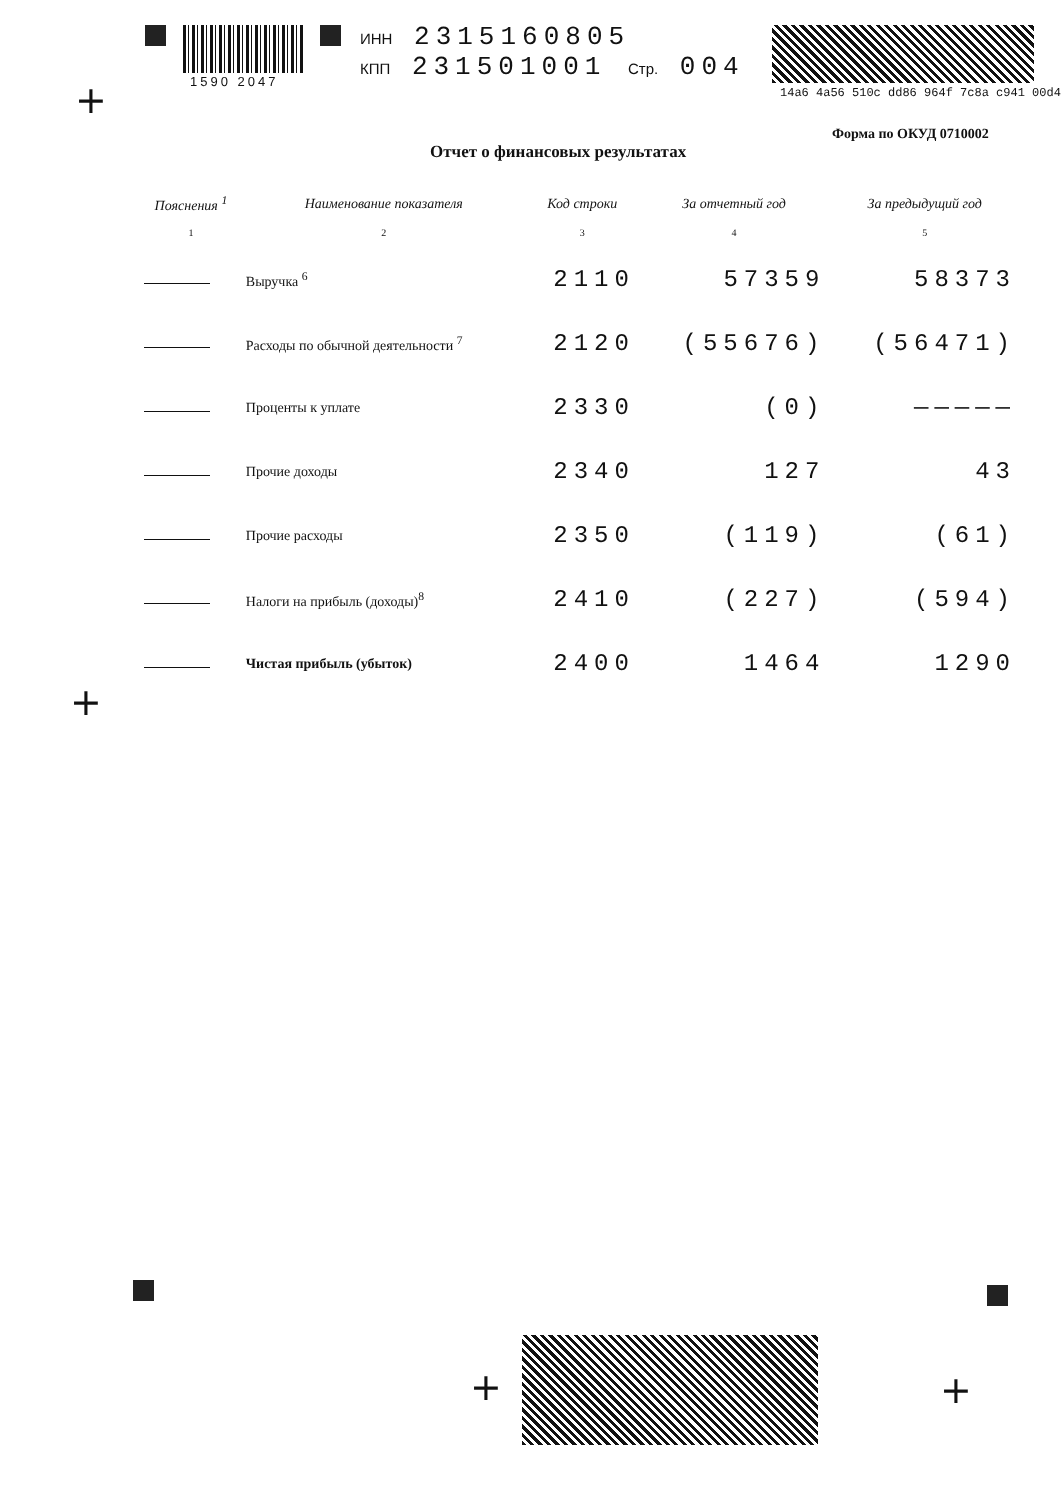1590 2047
ИНН 2315160805
КПП 231501001 Стр. 004
14a6 4a56 510c dd86 964f 7c8a c941 00d4
+
Форма по ОКУД 0710002
Отчет о финансовых результатах
| Пояснения <sup>1</sup> | Наименование показателя | Код строки | За отчетный год | За предыдущий год |
| --- | --- | --- | --- | --- |
| 1 | 2 | 3 | 4 | 5 |
| | Выручка <sup>6</sup> | 2110 | 57359 | 58373 |
| | Расходы по обычной деятельности <sup>7</sup> | 2120 | (55676) | (56471) |
| | Проценты к уплате | 2330 | (0) | ————— |
| | Прочие доходы | 2340 | 127 | 43 |
| | Прочие расходы | 2350 | (119) | (61) |
| | Налоги на прибыль (доходы)<sup>8</sup> | 2410 | (227) | (594) |
| | Чистая прибыль (убыток) | 2400 | 1464 | 1290 |
+
+ +